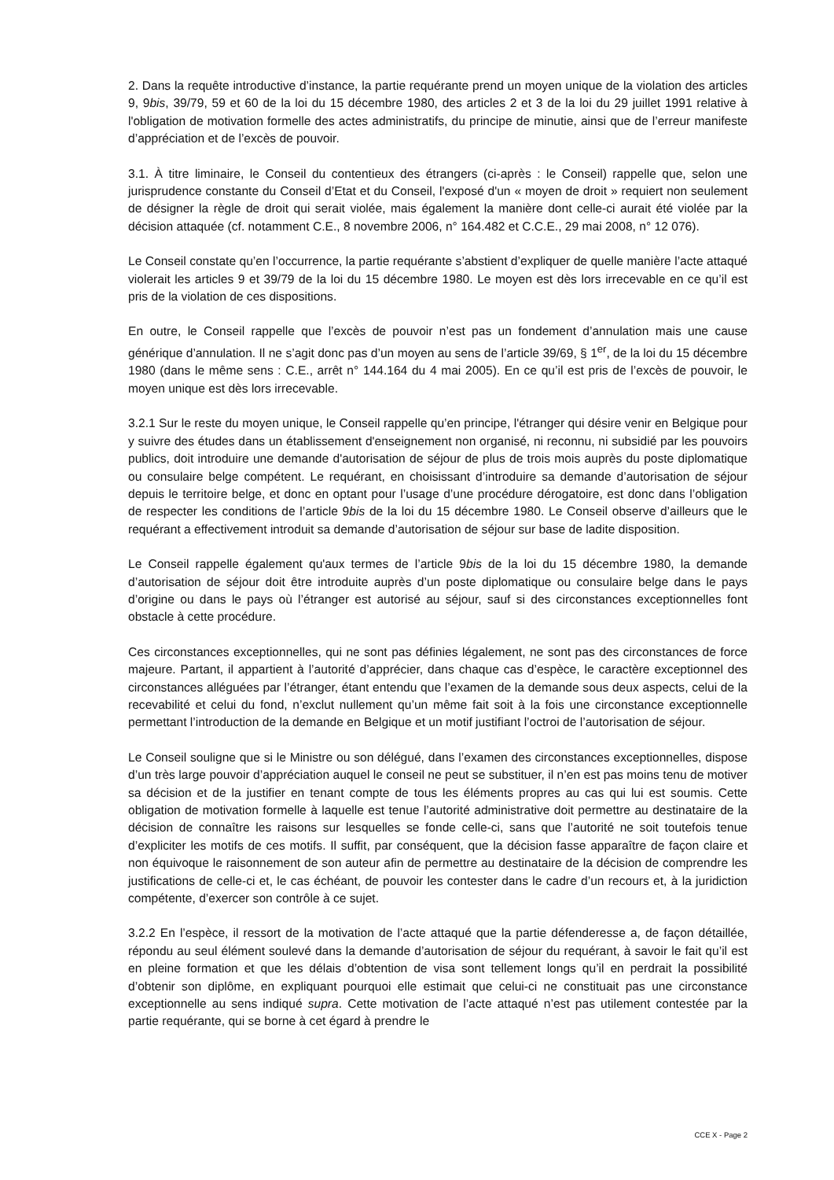2. Dans la requête introductive d’instance, la partie requérante prend un moyen unique de la violation des articles 9, 9bis, 39/79, 59 et 60 de la loi du 15 décembre 1980, des articles 2 et 3 de la loi du 29 juillet 1991 relative à l'obligation de motivation formelle des actes administratifs, du principe de minutie, ainsi que de l’erreur manifeste d’appréciation et de l’excès de pouvoir.
3.1. À titre liminaire, le Conseil du contentieux des étrangers (ci-après : le Conseil) rappelle que, selon une jurisprudence constante du Conseil d’Etat et du Conseil, l'exposé d'un « moyen de droit » requiert non seulement de désigner la règle de droit qui serait violée, mais également la manière dont celle-ci aurait été violée par la décision attaquée (cf. notamment C.E., 8 novembre 2006, n° 164.482 et C.C.E., 29 mai 2008, n° 12 076).
Le Conseil constate qu’en l’occurrence, la partie requérante s’abstient d’expliquer de quelle manière l’acte attaqué violerait les articles 9 et 39/79 de la loi du 15 décembre 1980. Le moyen est dès lors irrecevable en ce qu’il est pris de la violation de ces dispositions.
En outre, le Conseil rappelle que l’excès de pouvoir n’est pas un fondement d’annulation mais une cause générique d’annulation. Il ne s’agit donc pas d’un moyen au sens de l’article 39/69, § 1<sup>er</sup>, de la loi du 15 décembre 1980 (dans le même sens : C.E., arrêt n° 144.164 du 4 mai 2005). En ce qu’il est pris de l’excès de pouvoir, le moyen unique est dès lors irrecevable.
3.2.1 Sur le reste du moyen unique, le Conseil rappelle qu’en principe, l'étranger qui désire venir en Belgique pour y suivre des études dans un établissement d'enseignement non organisé, ni reconnu, ni subsidié par les pouvoirs publics, doit introduire une demande d'autorisation de séjour de plus de trois mois auprès du poste diplomatique ou consulaire belge compétent. Le requérant, en choisissant d’introduire sa demande d’autorisation de séjour depuis le territoire belge, et donc en optant pour l’usage d’une procédure dérogatoire, est donc dans l’obligation de respecter les conditions de l’article 9bis de la loi du 15 décembre 1980. Le Conseil observe d’ailleurs que le requérant a effectivement introduit sa demande d’autorisation de séjour sur base de ladite disposition.
Le Conseil rappelle également qu'aux termes de l’article 9bis de la loi du 15 décembre 1980, la demande d’autorisation de séjour doit être introduite auprès d’un poste diplomatique ou consulaire belge dans le pays d’origine ou dans le pays où l’étranger est autorisé au séjour, sauf si des circonstances exceptionnelles font obstacle à cette procédure.
Ces circonstances exceptionnelles, qui ne sont pas définies légalement, ne sont pas des circonstances de force majeure. Partant, il appartient à l’autorité d’apprécier, dans chaque cas d’espèce, le caractère exceptionnel des circonstances alléguées par l’étranger, étant entendu que l’examen de la demande sous deux aspects, celui de la recevabilité et celui du fond, n’exclut nullement qu’un même fait soit à la fois une circonstance exceptionnelle permettant l’introduction de la demande en Belgique et un motif justifiant l’octroi de l’autorisation de séjour.
Le Conseil souligne que si le Ministre ou son délégué, dans l’examen des circonstances exceptionnelles, dispose d’un très large pouvoir d’appréciation auquel le conseil ne peut se substituer, il n’en est pas moins tenu de motiver sa décision et de la justifier en tenant compte de tous les éléments propres au cas qui lui est soumis. Cette obligation de motivation formelle à laquelle est tenue l’autorité administrative doit permettre au destinataire de la décision de connaître les raisons sur lesquelles se fonde celle-ci, sans que l’autorité ne soit toutefois tenue d’expliciter les motifs de ces motifs. Il suffit, par conséquent, que la décision fasse apparaître de façon claire et non équivoque le raisonnement de son auteur afin de permettre au destinataire de la décision de comprendre les justifications de celle-ci et, le cas échéant, de pouvoir les contester dans le cadre d’un recours et, à la juridiction compétente, d’exercer son contrôle à ce sujet.
3.2.2 En l’espèce, il ressort de la motivation de l’acte attaqué que la partie défenderesse a, de façon détaillée, répondu au seul élément soulevé dans la demande d’autorisation de séjour du requérant, à savoir le fait qu’il est en pleine formation et que les délais d’obtention de visa sont tellement longs qu’il en perdrait la possibilité d’obtenir son diplôme, en expliquant pourquoi elle estimait que celui-ci ne constituait pas une circonstance exceptionnelle au sens indiqué supra. Cette motivation de l’acte attaqué n’est pas utilement contestée par la partie requérante, qui se borne à cet égard à prendre le
CCE X - Page 2